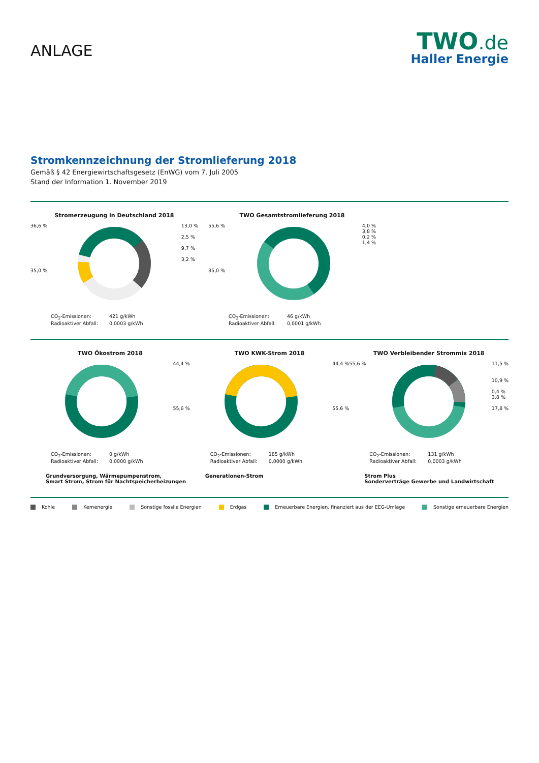ANLAGE
TWO.de
Haller Energie
Stromkennzeichnung der Stromlieferung 2018
Gemäß § 42 Energiewirtschaftsgesetz (EnWG) vom 7. Juli 2005
Stand der Information 1. November 2019
Stromerzeugung in Deutschland 2018
36,6 %
35,0 %
13,0 %
2,5 %
9,7 %
3,2 %
CO<sub>2</sub>-Emissionen: 421 g/kWh Radioaktiver Abfall: 0,0003 g/kWh
TWO Gesamtstromlieferung 2018
55,6 %
35,0 %
4,0 %
3,8 %
0,2 %
1,4 %
CO<sub>2</sub>-Emissionen: 46 g/kWh Radioaktiver Abfall: 0,0001 g/kWh
TWO Ökostrom 2018
44,4 %
55,6 %
CO<sub>2</sub>-Emissionen: 0 g/kWh Radioaktiver Abfall: 0,0000 g/kWh
Grundversorgung, Wärmepumpenstrom,
Smart Strom, Strom für Nachtspeicherheizungen
TWO KWK-Strom 2018
44,4 %
55,6 %
CO<sub>2</sub>-Emissionen: 185 g/kWh Radioaktiver Abfall: 0,0000 g/kWh
Generationen-Strom
TWO Verbleibender Strommix 2018
55,6 % 11,5 %
10,9 %
0,4 %
3,8 %
17,8 %
CO<sub>2</sub>-Emissionen: 131 g/kWh Radioaktiver Abfall: 0,0003 g/kWh
Strom Plus
Sonderverträge Gewerbe und Landwirtschaft
Kohle Kernenergie Sonstige fossile Energien Erdgas Erneuerbare Energien, finanziert aus der EEG-Umlage Sonstige erneuerbare Energien